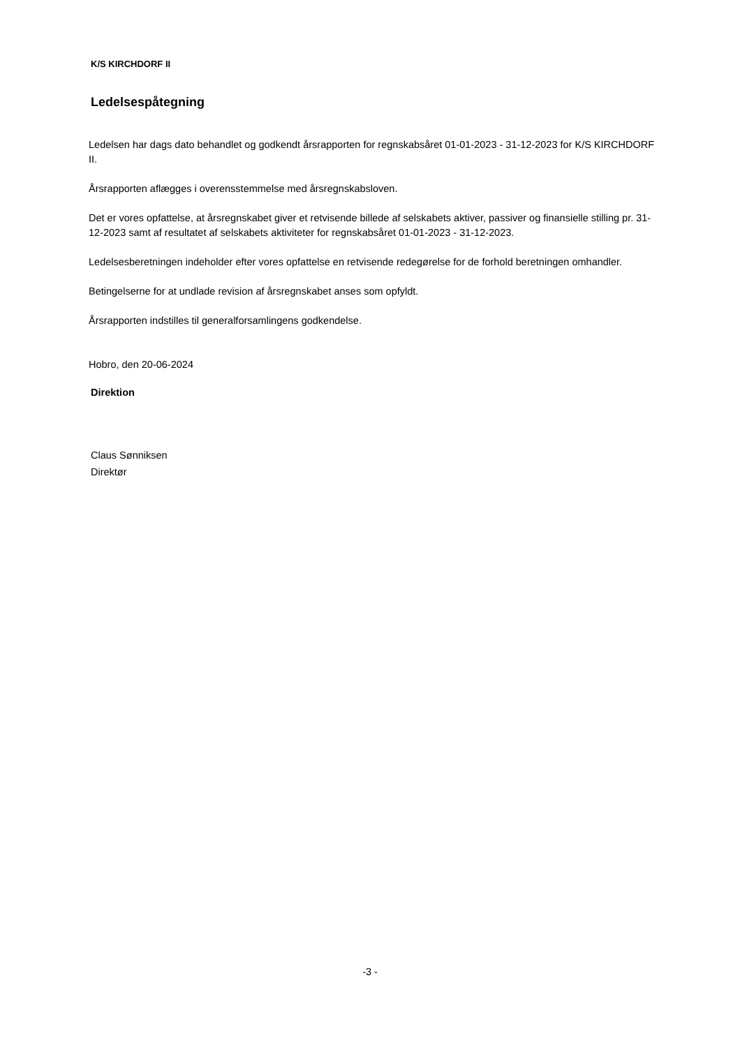K/S KIRCHDORF II
Ledelsespåtegning
Ledelsen har dags dato behandlet og godkendt årsrapporten for regnskabsåret 01-01-2023 - 31-12-2023 for K/S KIRCHDORF II.
Årsrapporten aflægges i overensstemmelse med årsregnskabsloven.
Det er vores opfattelse, at årsregnskabet giver et retvisende billede af selskabets aktiver, passiver og finansielle stilling pr. 31-12-2023 samt af resultatet af selskabets aktiviteter for regnskabsåret 01-01-2023 - 31-12-2023.
Ledelsesberetningen indeholder efter vores opfattelse en retvisende redegørelse for de forhold beretningen omhandler.
Betingelserne for at undlade revision af årsregnskabet anses som opfyldt.
Årsrapporten indstilles til generalforsamlingens godkendelse.
Hobro, den 20-06-2024
Direktion
Claus Sønniksen
Direktør
-3 -